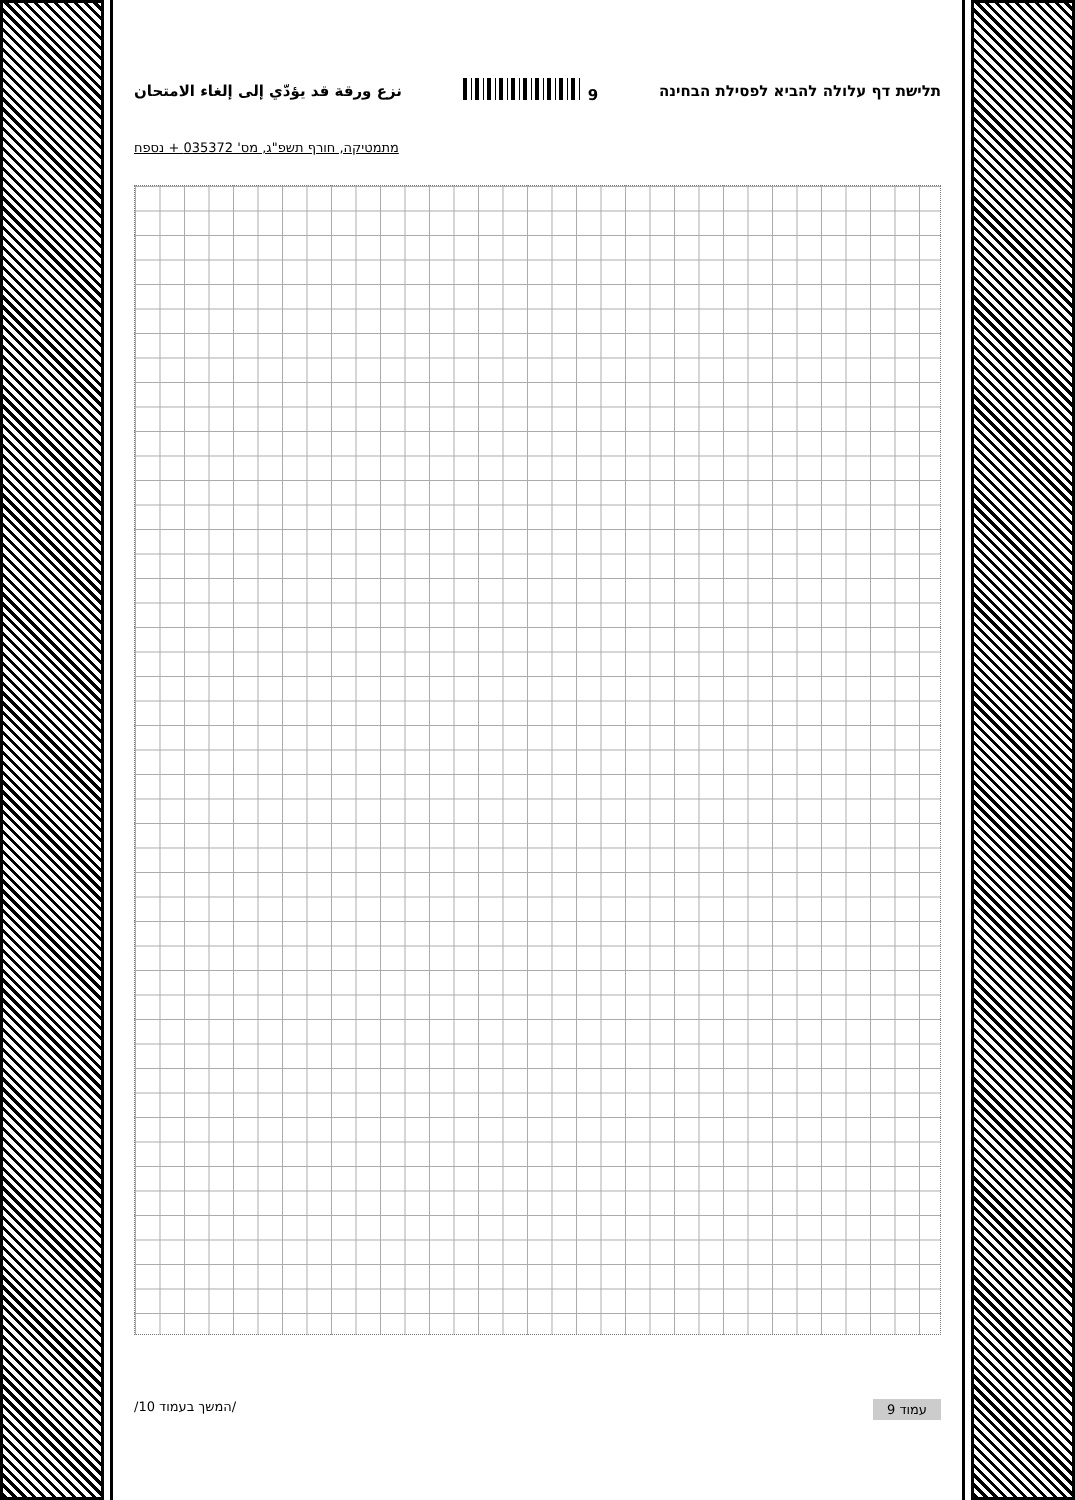תלישת דף עלולה להביא לפסילת הבחינה 9 نزع ورقة قد يؤدّي إلى إلغاء الامتحان
מתמטיקה, חורף תשפ"ג, מס' 035372 + נספח
עמוד 9 /המשך בעמוד 10/